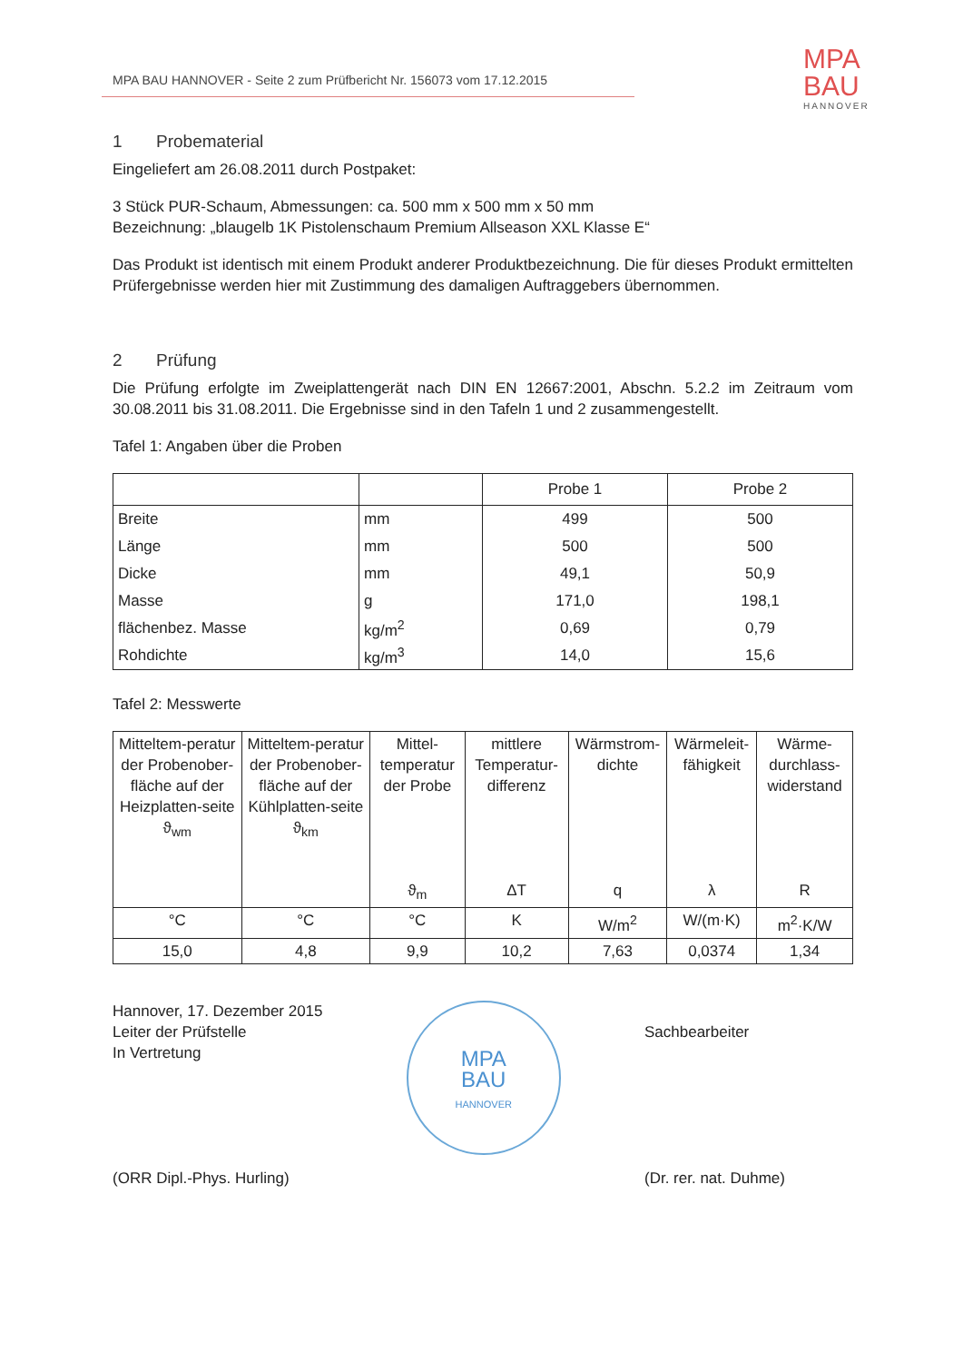MPA BAU HANNOVER - Seite 2 zum Prüfbericht Nr. 156073 vom 17.12.2015
MPA
BAU
HANNOVER
1 Probematerial
Eingeliefert am 26.08.2011 durch Postpaket:
3 Stück PUR-Schaum, Abmessungen: ca. 500 mm x 500 mm x 50 mm
Bezeichnung: „blaugelb 1K Pistolenschaum Premium Allseason XXL Klasse E“
Das Produkt ist identisch mit einem Produkt anderer Produktbezeichnung. Die für dieses Produkt ermittelten Prüfergebnisse werden hier mit Zustimmung des damaligen Auftraggebers übernommen.
2 Prüfung
Die Prüfung erfolgte im Zweiplattengerät nach DIN EN 12667:2001, Abschn. 5.2.2 im Zeitraum vom 30.08.2011 bis 31.08.2011. Die Ergebnisse sind in den Tafeln 1 und 2 zusammengestellt.
Tafel 1: Angaben über die Proben
| | | Probe 1 | Probe 2 |
| --- | --- | --- | --- |
| Breite | mm | 499 | 500 |
| Länge | mm | 500 | 500 |
| Dicke | mm | 49,1 | 50,9 |
| Masse | g | 171,0 | 198,1 |
| flächenbez. Masse | kg/m<sup>2</sup> | 0,69 | 0,79 |
| Rohdichte | kg/m<sup>3</sup> | 14,0 | 15,6 |
Tafel 2: Messwerte
| Mitteltem-peratur der Probenober-fläche auf der Heizplatten-seite ϑ<sub>wm</sub> | Mitteltem-peratur der Probenober-fläche auf der Kühlplatten-seite ϑ<sub>km</sub> | Mittel-temperatur der Probe ϑ<sub>m</sub> | mittlere Temperatur-differenz ΔT | Wärmstrom-dichte q | Wärmeleit-fähigkeit λ | Wärme-durchlass-widerstand R |
| --- | --- | --- | --- | --- | --- | --- |
| °C | °C | °C | K | W/m<sup>2</sup> | W/(m·K) | m<sup>2</sup>·K/W |
| 15,0 | 4,8 | 9,9 | 10,2 | 7,63 | 0,0374 | 1,34 |
Hannover, 17. Dezember 2015
Leiter der Prüfstelle
In Vertretung
(ORR Dipl.-Phys. Hurling)
MPA
BAU
HANNOVER
Sachbearbeiter
(Dr. rer. nat. Duhme)